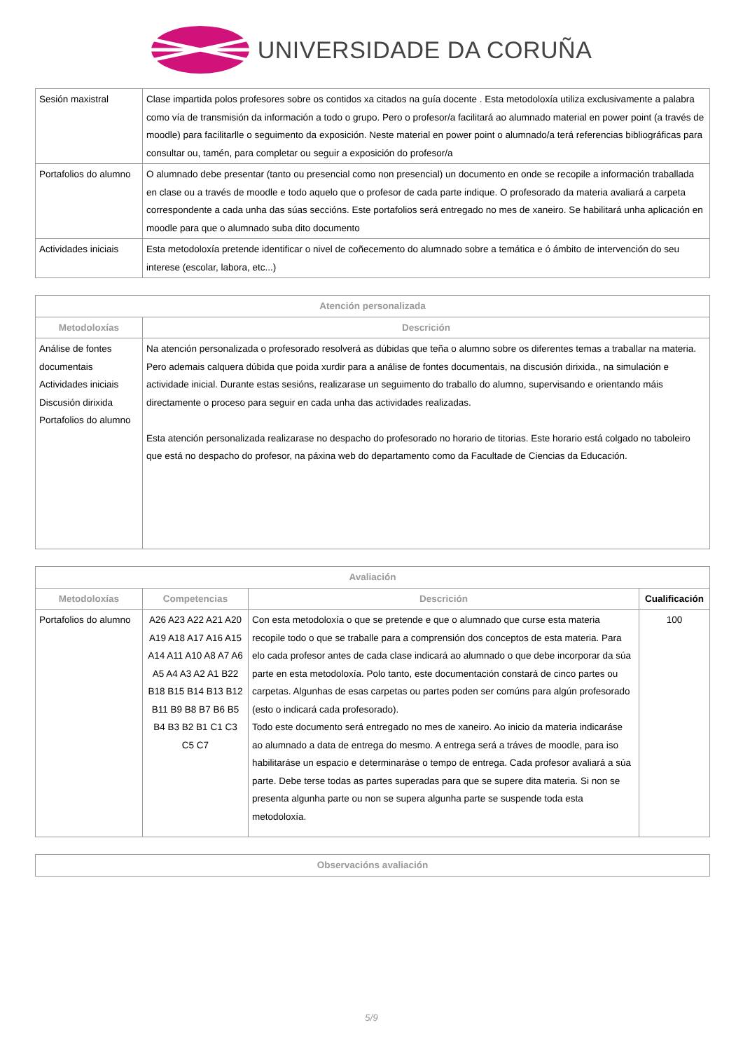UNIVERSIDADE DA CORUÑA
| Sesión maxistral | Clase impartida polos profesores sobre os contidos xa citados na guía docente . Esta metodoloxía utiliza exclusivamente a palabra como vía de transmisión da información a todo o grupo. Pero o profesor/a facilitará ao alumnado material en power point (a través de moodle) para facilitarlle o seguimento da exposición. Neste material en power point o alumnado/a terá referencias bibliográficas para consultar ou, tamén, para completar ou seguir a exposición do profesor/a |
| Portafolios do alumno | O alumnado debe presentar (tanto ou presencial como non presencial) un documento en onde se recopile a información traballada en clase ou a través de moodle e todo aquelo que o profesor de cada parte indique. O profesorado da materia avaliará a carpeta correspondente a cada unha das súas seccións. Este portafolios será entregado no mes de xaneiro. Se habilitará unha aplicación en moodle para que o alumnado suba dito documento |
| Actividades iniciais | Esta metodoloxía pretende identificar o nivel de coñecemento do alumnado sobre a temática e ó ámbito de intervención do seu interese (escolar, labora, etc...) |
| Atención personalizada | |
| --- | --- |
| Metodoloxías | Descrición |
| Análise de fontes documentais Actividades iniciais Discusión dirixida Portafolios do alumno | Na atención personalizada o profesorado resolverá as dúbidas que teña o alumno sobre os diferentes temas a traballar na materia. Pero ademais calquera dúbida que poida xurdir para a análise de fontes documentais, na discusión dirixida., na simulación e actividade inicial. Durante estas sesións, realizarase un seguimento do traballo do alumno, supervisando e orientando máis directamente o proceso para seguir en cada unha das actividades realizadas. Esta atención personalizada realizarase no despacho do profesorado no horario de titorias. Este horario está colgado no taboleiro que está no despacho do profesor, na páxina web do departamento como da Facultade de Ciencias da Educación. |
| Avaliación | | | |
| --- | --- | --- | --- |
| Metodoloxías | Competencias | Descrición | Cualificación |
| Portafolios do alumno | A26 A23 A22 A21 A20 A19 A18 A17 A16 A15 A14 A11 A10 A8 A7 A6 A5 A4 A3 A2 A1 B22 B18 B15 B14 B13 B12 B11 B9 B8 B7 B6 B5 B4 B3 B2 B1 C1 C3 C5 C7 | Con esta metodoloxía o que se pretende e que o alumnado que curse esta materia recopile todo o que se traballe para a comprensión dos conceptos de esta materia. Para elo cada profesor antes de cada clase indicará ao alumnado o que debe incorporar da súa parte en esta metodoloxía. Polo tanto, este documentación constará de cinco partes ou carpetas. Algunhas de esas carpetas ou partes poden ser comúns para algún profesorado (esto o indicará cada profesorado). Todo este documento será entregado no mes de xaneiro. Ao inicio da materia indicaráse ao alumnado a data de entrega do mesmo. A entrega será a tráves de moodle, para iso habilitaráse un espacio e determinaráse o tempo de entrega. Cada profesor avaliará a súa parte. Debe terse todas as partes superadas para que se supere dita materia. Si non se presenta algunha parte ou non se supera algunha parte se suspende toda esta metodoloxía. | 100 |
| Observacións avaliación |
| --- |
5/9